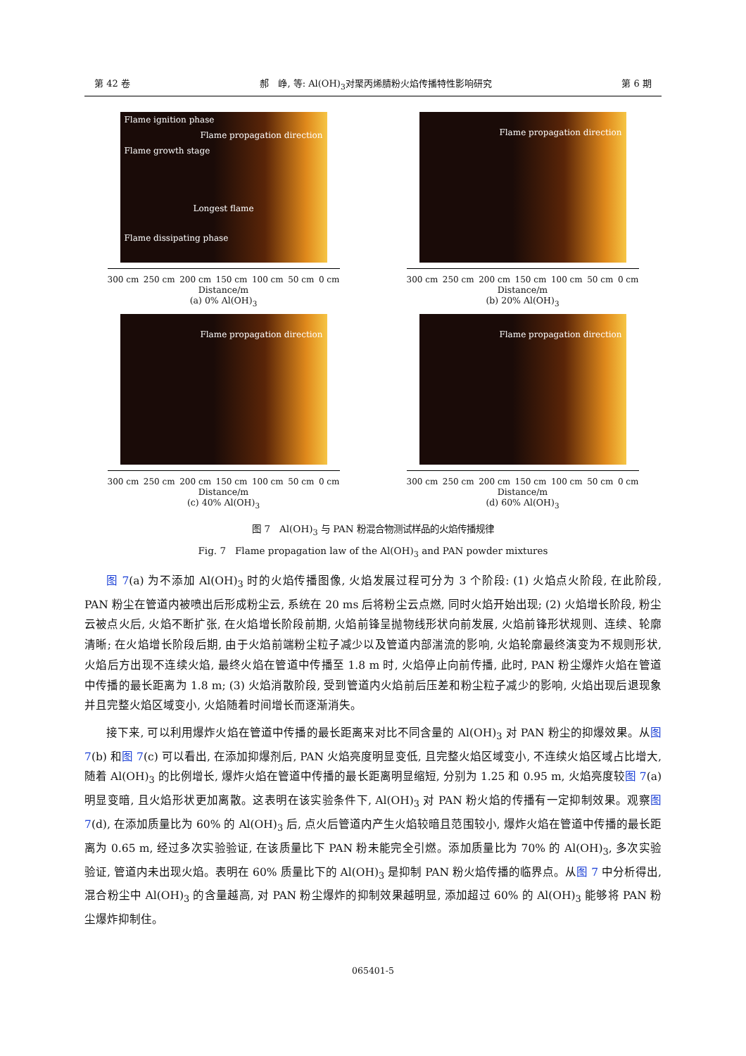第 42 卷 郝　峥, 等: Al(OH)<sub>3</sub>对聚丙烯腈粉火焰传播特性影响研究 第 6 期
Flame ignition phase
Flame propagation direction
Flame growth stage
Longest flame
Flame dissipating phase
300 cm 250 cm 200 cm 150 cm 100 cm 50 cm 0 cm
Distance/m
(a) 0% Al(OH)<sub>3</sub>
Flame propagation direction
300 cm 250 cm 200 cm 150 cm 100 cm 50 cm 0 cm
Distance/m
(b) 20% Al(OH)<sub>3</sub>
Flame propagation direction
300 cm 250 cm 200 cm 150 cm 100 cm 50 cm 0 cm
Distance/m
(c) 40% Al(OH)<sub>3</sub>
Flame propagation direction
300 cm 250 cm 200 cm 150 cm 100 cm 50 cm 0 cm
Distance/m
(d) 60% Al(OH)<sub>3</sub>
图 7　Al(OH)<sub>3</sub> 与 PAN 粉混合物测试样品的火焰传播规律
Fig. 7　Flame propagation law of the Al(OH)<sub>3</sub> and PAN powder mixtures
图 7(a) 为不添加 Al(OH)<sub>3</sub> 时的火焰传播图像, 火焰发展过程可分为 3 个阶段: (1) 火焰点火阶段, 在此阶段, PAN 粉尘在管道内被喷出后形成粉尘云, 系统在 20 ms 后将粉尘云点燃, 同时火焰开始出现; (2) 火焰增长阶段, 粉尘云被点火后, 火焰不断扩张, 在火焰增长阶段前期, 火焰前锋呈抛物线形状向前发展, 火焰前锋形状规则、连续、轮廓清晰; 在火焰增长阶段后期, 由于火焰前端粉尘粒子减少以及管道内部湍流的影响, 火焰轮廓最终演变为不规则形状, 火焰后方出现不连续火焰, 最终火焰在管道中传播至 1.8 m 时, 火焰停止向前传播, 此时, PAN 粉尘爆炸火焰在管道中传播的最长距离为 1.8 m; (3) 火焰消散阶段, 受到管道内火焰前后压差和粉尘粒子减少的影响, 火焰出现后退现象并且完整火焰区域变小, 火焰随着时间增长而逐渐消失。
接下来, 可以利用爆炸火焰在管道中传播的最长距离来对比不同含量的 Al(OH)<sub>3</sub> 对 PAN 粉尘的抑爆效果。从图 7(b) 和图 7(c) 可以看出, 在添加抑爆剂后, PAN 火焰亮度明显变低, 且完整火焰区域变小, 不连续火焰区域占比增大, 随着 Al(OH)<sub>3</sub> 的比例增长, 爆炸火焰在管道中传播的最长距离明显缩短, 分别为 1.25 和 0.95 m, 火焰亮度较图 7(a) 明显变暗, 且火焰形状更加离散。这表明在该实验条件下, Al(OH)<sub>3</sub> 对 PAN 粉火焰的传播有一定抑制效果。观察图 7(d), 在添加质量比为 60% 的 Al(OH)<sub>3</sub> 后, 点火后管道内产生火焰较暗且范围较小, 爆炸火焰在管道中传播的最长距离为 0.65 m, 经过多次实验验证, 在该质量比下 PAN 粉未能完全引燃。添加质量比为 70% 的 Al(OH)<sub>3</sub>, 多次实验验证, 管道内未出现火焰。表明在 60% 质量比下的 Al(OH)<sub>3</sub> 是抑制 PAN 粉火焰传播的临界点。从图 7 中分析得出, 混合粉尘中 Al(OH)<sub>3</sub> 的含量越高, 对 PAN 粉尘爆炸的抑制效果越明显, 添加超过 60% 的 Al(OH)<sub>3</sub> 能够将 PAN 粉尘爆炸抑制住。
065401-5